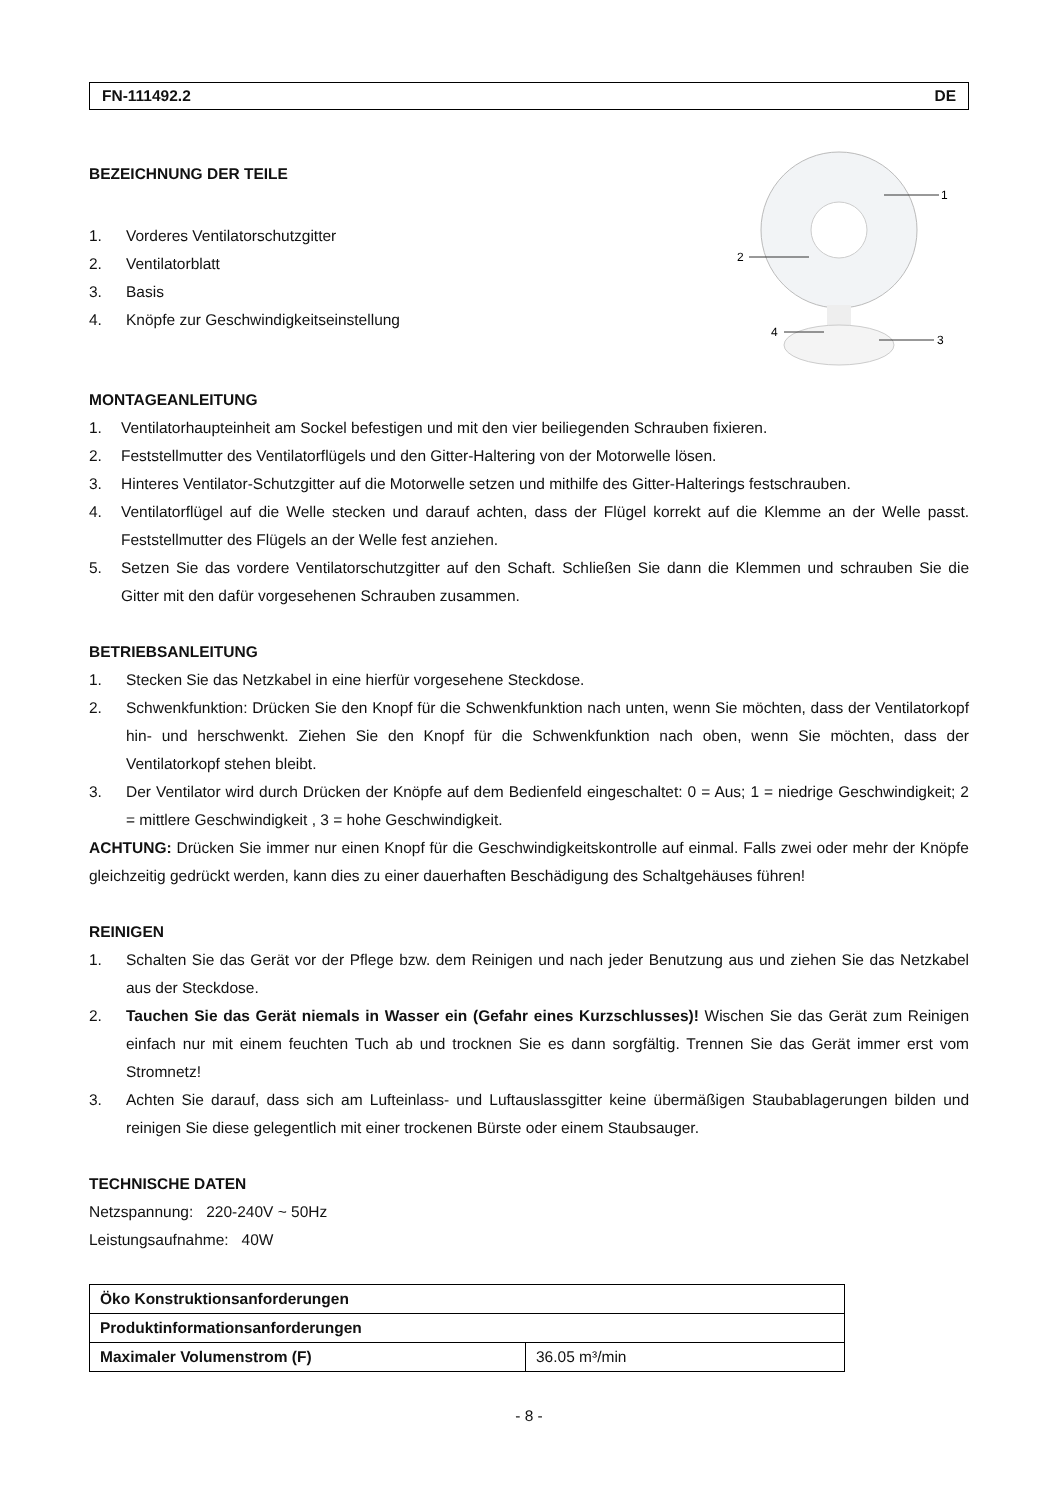FN-111492.2 DE
BEZEICHNUNG DER TEILE
1. Vorderes Ventilatorschutzgitter
2. Ventilatorblatt
3. Basis
4. Knöpfe zur Geschwindigkeitseinstellung
1
2
3
4
MONTAGEANLEITUNG
1. Ventilatorhaupteinheit am Sockel befestigen und mit den vier beiliegenden Schrauben fixieren.
2. Feststellmutter des Ventilatorflügels und den Gitter-Haltering von der Motorwelle lösen.
3. Hinteres Ventilator-Schutzgitter auf die Motorwelle setzen und mithilfe des Gitter-Halterings festschrauben.
4. Ventilatorflügel auf die Welle stecken und darauf achten, dass der Flügel korrekt auf die Klemme an der Welle passt. Feststellmutter des Flügels an der Welle fest anziehen.
5. Setzen Sie das vordere Ventilatorschutzgitter auf den Schaft. Schließen Sie dann die Klemmen und schrauben Sie die Gitter mit den dafür vorgesehenen Schrauben zusammen.
BETRIEBSANLEITUNG
1. Stecken Sie das Netzkabel in eine hierfür vorgesehene Steckdose.
2. Schwenkfunktion: Drücken Sie den Knopf für die Schwenkfunktion nach unten, wenn Sie möchten, dass der Ventilatorkopf hin- und herschwenkt. Ziehen Sie den Knopf für die Schwenkfunktion nach oben, wenn Sie möchten, dass der Ventilatorkopf stehen bleibt.
3. Der Ventilator wird durch Drücken der Knöpfe auf dem Bedienfeld eingeschaltet: 0 = Aus; 1 = niedrige Geschwindigkeit; 2 = mittlere Geschwindigkeit , 3 = hohe Geschwindigkeit.
ACHTUNG: Drücken Sie immer nur einen Knopf für die Geschwindigkeitskontrolle auf einmal. Falls zwei oder mehr der Knöpfe gleichzeitig gedrückt werden, kann dies zu einer dauerhaften Beschädigung des Schaltgehäuses führen!
REINIGEN
1. Schalten Sie das Gerät vor der Pflege bzw. dem Reinigen und nach jeder Benutzung aus und ziehen Sie das Netzkabel aus der Steckdose.
2. Tauchen Sie das Gerät niemals in Wasser ein (Gefahr eines Kurzschlusses)! Wischen Sie das Gerät zum Reinigen einfach nur mit einem feuchten Tuch ab und trocknen Sie es dann sorgfältig. Trennen Sie das Gerät immer erst vom Stromnetz!
3. Achten Sie darauf, dass sich am Lufteinlass- und Luftauslassgitter keine übermäßigen Staubablagerungen bilden und reinigen Sie diese gelegentlich mit einer trockenen Bürste oder einem Staubsauger.
TECHNISCHE DATEN
Netzspannung: 220-240V ~ 50Hz
Leistungsaufnahme: 40W
| Öko Konstruktionsanforderungen | |
| Produktinformationsanforderungen | |
| Maximaler Volumenstrom (F) | 36.05 m³/min |
- 8 -